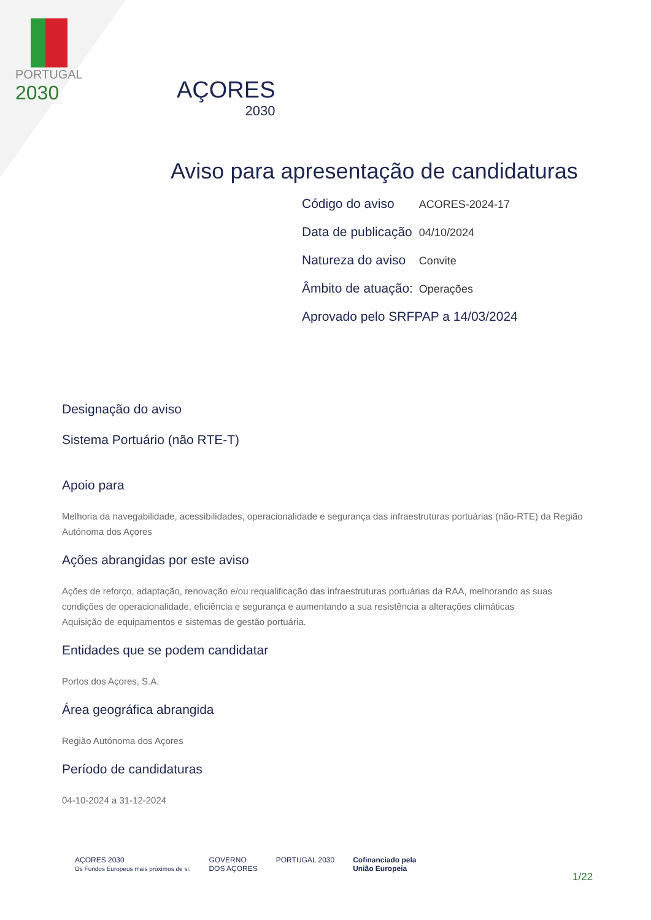PORTUGAL
2030
AÇORES
2030
Aviso para apresentação de candidaturas
Código do aviso ACORES-2024-17
Data de publicação 04/10/2024
Natureza do aviso Convite
Âmbito de atuação: Operações
Aprovado pelo SRFPAP a 14/03/2024
Designação do aviso
Sistema Portuário (não RTE-T)
Apoio para
Melhoria da navegabilidade, acessibilidades, operacionalidade e segurança das infraestruturas portuárias (não-RTE) da Região Autónoma dos Açores
Ações abrangidas por este aviso
Ações de reforço, adaptação, renovação e/ou requalificação das infraestruturas portuárias da RAA, melhorando as suas condições de operacionalidade, eficiência e segurança e aumentando a sua resistência a alterações climáticas
Aquisição de equipamentos e sistemas de gestão portuária.
Entidades que se podem candidatar
Portos dos Açores, S.A.
Área geográfica abrangida
Região Autónoma dos Açores
Período de candidaturas
04-10-2024 a 31-12-2024
AÇORES 2030
Os Fundos Europeus mais próximos de si.
GOVERNO
DOS AÇORES
PORTUGAL 2030 Cofinanciado pela
União Europeia
1/22